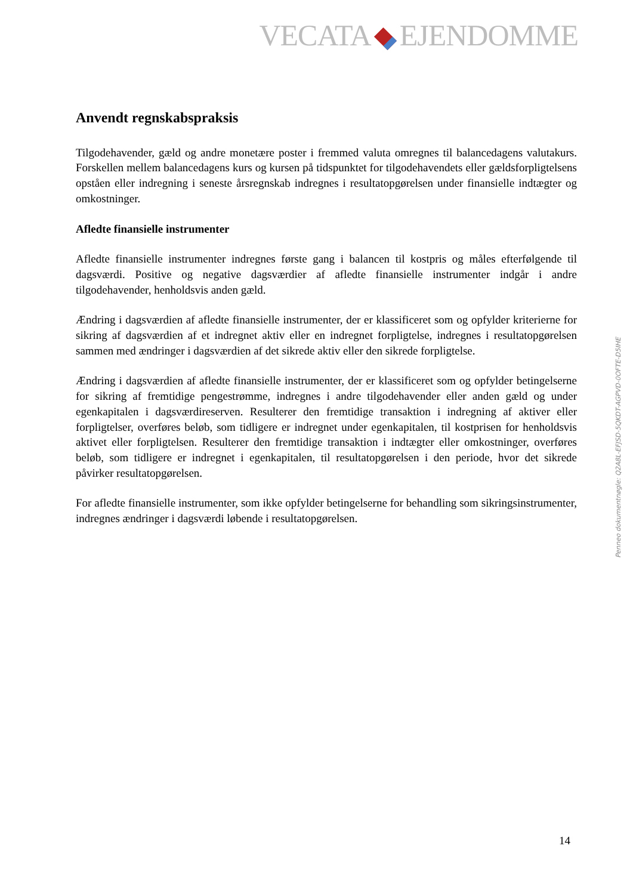VECATA EJENDOMME
Anvendt regnskabspraksis
Tilgodehavender, gæld og andre monetære poster i fremmed valuta omregnes til balancedagens valutakurs. Forskellen mellem balancedagens kurs og kursen på tidspunktet for tilgodehavendets eller gældsforpligtelsens opståen eller indregning i seneste årsregnskab indregnes i resultatopgørelsen under finansielle indtægter og omkostninger.
Afledte finansielle instrumenter
Afledte finansielle instrumenter indregnes første gang i balancen til kostpris og måles efterfølgende til dagsværdi. Positive og negative dagsværdier af afledte finansielle instrumenter indgår i andre tilgodehavender, henholdsvis anden gæld.
Ændring i dagsværdien af afledte finansielle instrumenter, der er klassificeret som og opfylder kriterierne for sikring af dagsværdien af et indregnet aktiv eller en indregnet forpligtelse, indregnes i resultatopgørelsen sammen med ændringer i dagsværdien af det sikrede aktiv eller den sikrede forpligtelse.
Ændring i dagsværdien af afledte finansielle instrumenter, der er klassificeret som og opfylder betingelserne for sikring af fremtidige pengestrømme, indregnes i andre tilgodehavender eller anden gæld og under egenkapitalen i dagsværdireserven. Resulterer den fremtidige transaktion i indregning af aktiver eller forpligtelser, overføres beløb, som tidligere er indregnet under egenkapitalen, til kostprisen for henholdsvis aktivet eller forpligtelsen. Resulterer den fremtidige transaktion i indtægter eller omkostninger, overføres beløb, som tidligere er indregnet i egenkapitalen, til resultatopgørelsen i den periode, hvor det sikrede påvirker resultatopgørelsen.
For afledte finansielle instrumenter, som ikke opfylder betingelserne for behandling som sikringsinstrumenter, indregnes ændringer i dagsværdi løbende i resultatopgørelsen.
Penneo dokumentnøgle: Q2A8L-EFJSD-5QKDT-AGPVD-0OFTE-D5IHE
14